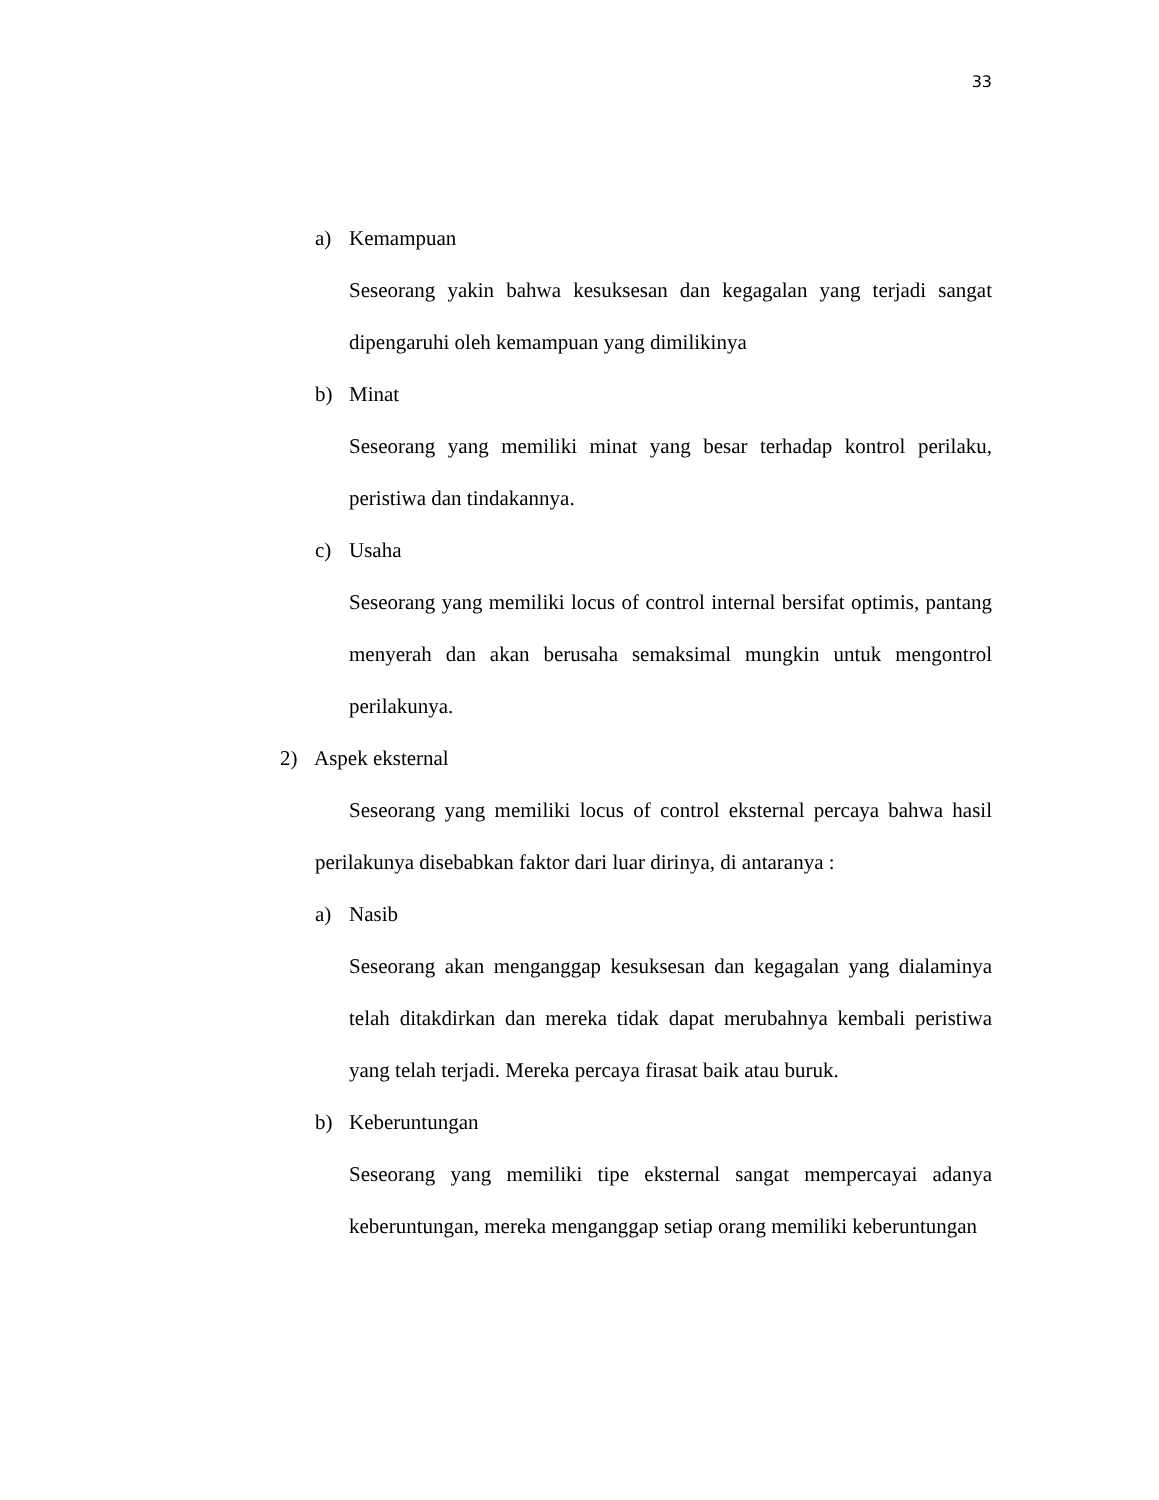33
a) Kemampuan
Seseorang yakin bahwa kesuksesan dan kegagalan yang terjadi sangat dipengaruhi oleh kemampuan yang dimilikinya
b) Minat
Seseorang yang memiliki minat yang besar terhadap kontrol perilaku, peristiwa dan tindakannya.
c) Usaha
Seseorang yang memiliki locus of control internal bersifat optimis, pantang menyerah dan akan berusaha semaksimal mungkin untuk mengontrol perilakunya.
2) Aspek eksternal
Seseorang yang memiliki locus of control eksternal percaya bahwa hasil perilakunya disebabkan faktor dari luar dirinya, di antaranya :
a) Nasib
Seseorang akan menganggap kesuksesan dan kegagalan yang dialaminya telah ditakdirkan dan mereka tidak dapat merubahnya kembali peristiwa yang telah terjadi. Mereka percaya firasat baik atau buruk.
b) Keberuntungan
Seseorang yang memiliki tipe eksternal sangat mempercayai adanya keberuntungan, mereka menganggap setiap orang memiliki keberuntungan